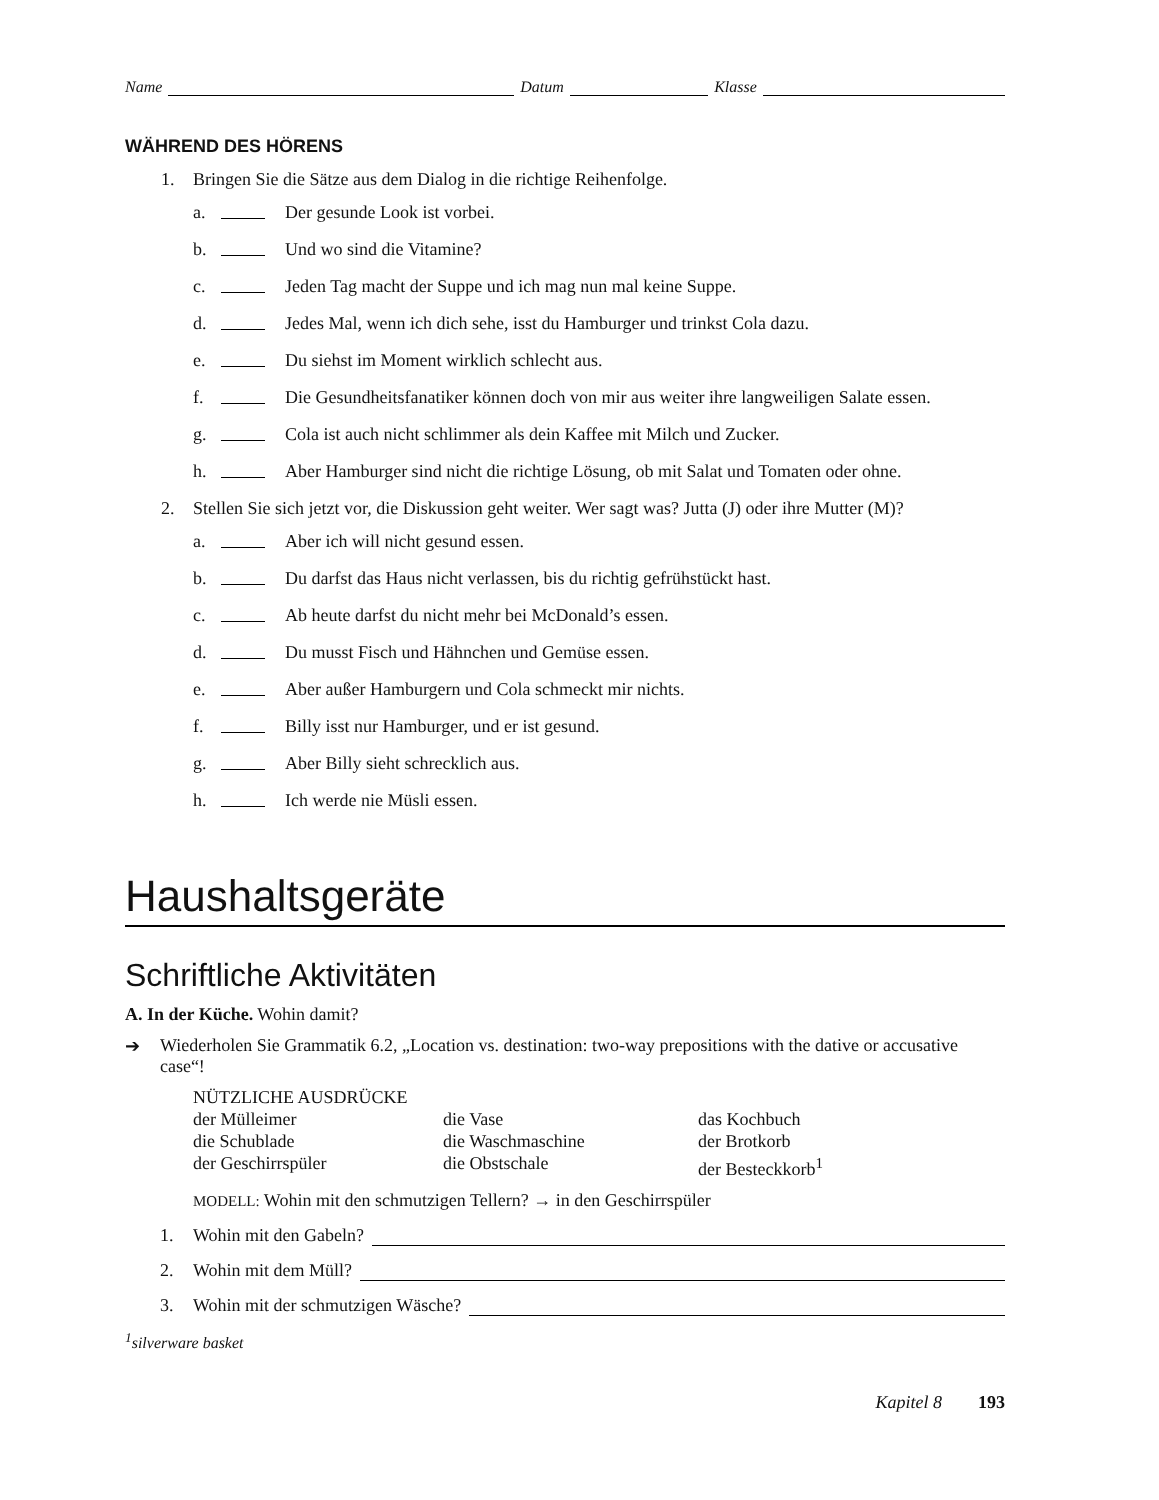Name Datum Klasse
WÄHREND DES HÖRENS
1. Bringen Sie die Sätze aus dem Dialog in die richtige Reihenfolge.
a. Der gesunde Look ist vorbei.
b. Und wo sind die Vitamine?
c. Jeden Tag macht der Suppe und ich mag nun mal keine Suppe.
d. Jedes Mal, wenn ich dich sehe, isst du Hamburger und trinkst Cola dazu.
e. Du siehst im Moment wirklich schlecht aus.
f. Die Gesundheitsfanatiker können doch von mir aus weiter ihre langweiligen Salate essen.
g. Cola ist auch nicht schlimmer als dein Kaffee mit Milch und Zucker.
h. Aber Hamburger sind nicht die richtige Lösung, ob mit Salat und Tomaten oder ohne.
2. Stellen Sie sich jetzt vor, die Diskussion geht weiter. Wer sagt was? Jutta (J) oder ihre Mutter (M)?
a. Aber ich will nicht gesund essen.
b. Du darfst das Haus nicht verlassen, bis du richtig gefrühstückt hast.
c. Ab heute darfst du nicht mehr bei McDonald’s essen.
d. Du musst Fisch und Hähnchen und Gemüse essen.
e. Aber außer Hamburgern und Cola schmeckt mir nichts.
f. Billy isst nur Hamburger, und er ist gesund.
g. Aber Billy sieht schrecklich aus.
h. Ich werde nie Müsli essen.
Haushaltsgeräte
Schriftliche Aktivitäten
A. In der Küche. Wohin damit?
➔ Wiederholen Sie Grammatik 6.2, „Location vs. destination: two-way prepositions with the dative or accusative case“!
NÜTZLICHE AUSDRÜCKE
der Mülleimer die Vase das Kochbuch die Schublade die Waschmaschine der Brotkorb der Geschirrspüler die Obstschale der Besteckkorb<sup>1</sup>
MODELL: Wohin mit den schmutzigen Tellern? → in den Geschirrspüler
1. Wohin mit den Gabeln?
2. Wohin mit dem Müll?
3. Wohin mit der schmutzigen Wäsche?
<sup>1</sup> silverware basket
Kapitel 8 193